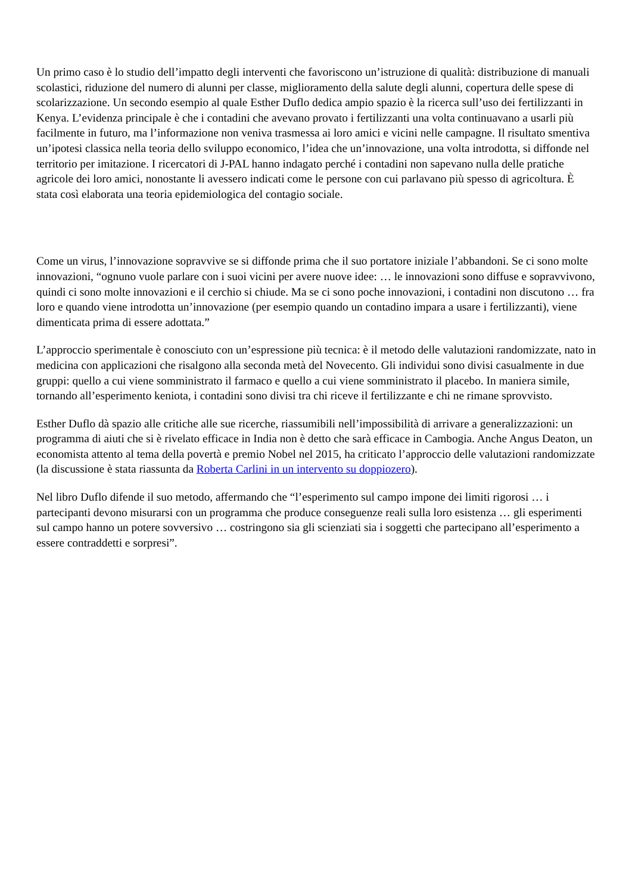Un primo caso è lo studio dell’impatto degli interventi che favoriscono un’istruzione di qualità: distribuzione di manuali scolastici, riduzione del numero di alunni per classe, miglioramento della salute degli alunni, copertura delle spese di scolarizzazione. Un secondo esempio al quale Esther Duflo dedica ampio spazio è la ricerca sull’uso dei fertilizzanti in Kenya. L’evidenza principale è che i contadini che avevano provato i fertilizzanti una volta continuavano a usarli più facilmente in futuro, ma l’informazione non veniva trasmessa ai loro amici e vicini nelle campagne. Il risultato smentiva un’ipotesi classica nella teoria dello sviluppo economico, l’idea che un’innovazione, una volta introdotta, si diffonde nel territorio per imitazione. I ricercatori di J-PAL hanno indagato perché i contadini non sapevano nulla delle pratiche agricole dei loro amici, nonostante li avessero indicati come le persone con cui parlavano più spesso di agricoltura. È stata così elaborata una teoria epidemiologica del contagio sociale.
Come un virus, l’innovazione sopravvive se si diffonde prima che il suo portatore iniziale l’abbandoni. Se ci sono molte innovazioni, “ognuno vuole parlare con i suoi vicini per avere nuove idee: … le innovazioni sono diffuse e sopravvivono, quindi ci sono molte innovazioni e il cerchio si chiude. Ma se ci sono poche innovazioni, i contadini non discutono … fra loro e quando viene introdotta un’innovazione (per esempio quando un contadino impara a usare i fertilizzanti), viene dimenticata prima di essere adottata.”
L’approccio sperimentale è conosciuto con un’espressione più tecnica: è il metodo delle valutazioni randomizzate, nato in medicina con applicazioni che risalgono alla seconda metà del Novecento. Gli individui sono divisi casualmente in due gruppi: quello a cui viene somministrato il farmaco e quello a cui viene somministrato il placebo. In maniera simile, tornando all’esperimento keniota, i contadini sono divisi tra chi riceve il fertilizzante e chi ne rimane sprovvisto.
Esther Duflo dà spazio alle critiche alle sue ricerche, riassumibili nell’impossibilità di arrivare a generalizzazioni: un programma di aiuti che si è rivelato efficace in India non è detto che sarà efficace in Cambogia. Anche Angus Deaton, un economista attento al tema della povertà e premio Nobel nel 2015, ha criticato l’approccio delle valutazioni randomizzate (la discussione è stata riassunta da Roberta Carlini in un intervento su doppiozero).
Nel libro Duflo difende il suo metodo, affermando che “l’esperimento sul campo impone dei limiti rigorosi … i partecipanti devono misurarsi con un programma che produce conseguenze reali sulla loro esistenza … gli esperimenti sul campo hanno un potere sovversivo … costringono sia gli scienziati sia i soggetti che partecipano all’esperimento a essere contraddetti e sorpresi”.